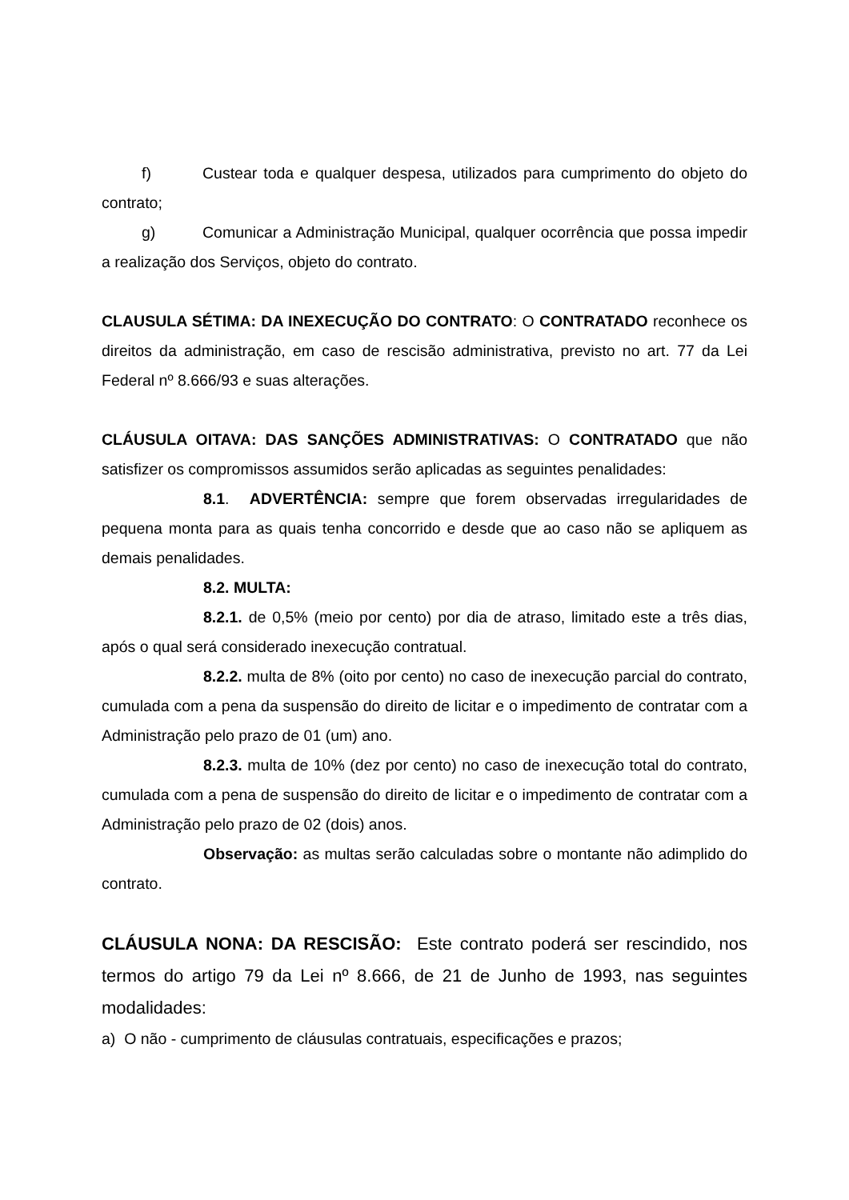f) Custear toda e qualquer despesa, utilizados para cumprimento do objeto do contrato;
g) Comunicar a Administração Municipal, qualquer ocorrência que possa impedir a realização dos Serviços, objeto do contrato.
CLAUSULA SÉTIMA: DA INEXECUÇÃO DO CONTRATO: O CONTRATADO reconhece os direitos da administração, em caso de rescisão administrativa, previsto no art. 77 da Lei Federal nº 8.666/93 e suas alterações.
CLÁUSULA OITAVA: DAS SANÇÕES ADMINISTRATIVAS: O CONTRATADO que não satisfizer os compromissos assumidos serão aplicadas as seguintes penalidades:
8.1. ADVERTÊNCIA: sempre que forem observadas irregularidades de pequena monta para as quais tenha concorrido e desde que ao caso não se apliquem as demais penalidades.
8.2. MULTA:
8.2.1. de 0,5% (meio por cento) por dia de atraso, limitado este a três dias, após o qual será considerado inexecução contratual.
8.2.2. multa de 8% (oito por cento) no caso de inexecução parcial do contrato, cumulada com a pena da suspensão do direito de licitar e o impedimento de contratar com a Administração pelo prazo de 01 (um) ano.
8.2.3. multa de 10% (dez por cento) no caso de inexecução total do contrato, cumulada com a pena de suspensão do direito de licitar e o impedimento de contratar com a Administração pelo prazo de 02 (dois) anos.
Observação: as multas serão calculadas sobre o montante não adimplido do contrato.
CLÁUSULA NONA: DA RESCISÃO: Este contrato poderá ser rescindido, nos termos do artigo 79 da Lei nº 8.666, de 21 de Junho de 1993, nas seguintes modalidades:
a) O não - cumprimento de cláusulas contratuais, especificações e prazos;